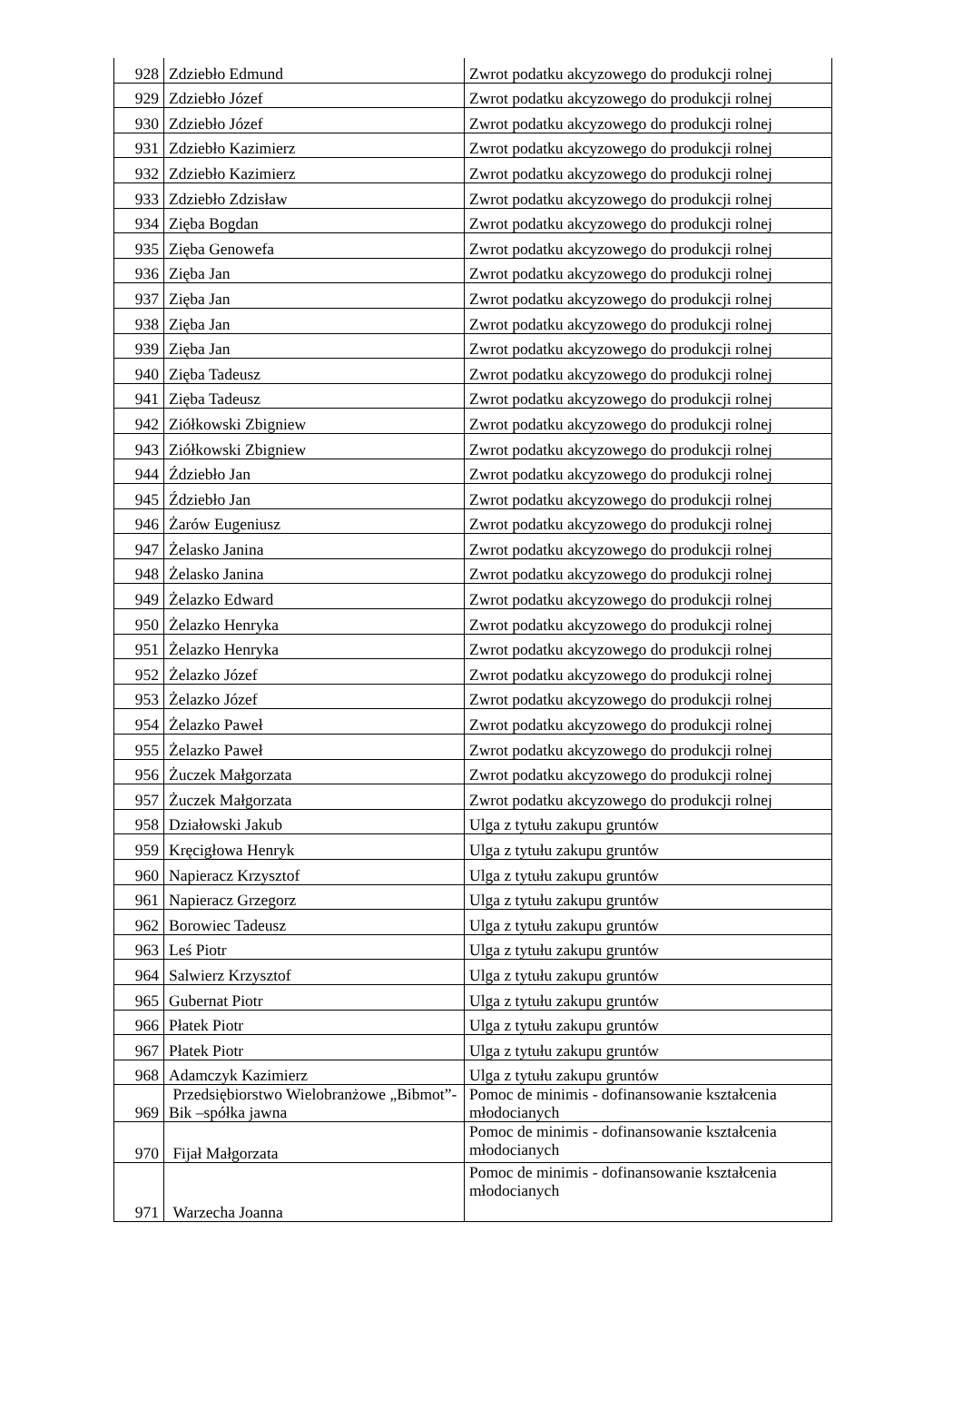| 928 | Zdziebło Edmund | Zwrot podatku akcyzowego do produkcji rolnej |
| 929 | Zdziebło Józef | Zwrot podatku akcyzowego do produkcji rolnej |
| 930 | Zdziebło Józef | Zwrot podatku akcyzowego do produkcji rolnej |
| 931 | Zdziebło Kazimierz | Zwrot podatku akcyzowego do produkcji rolnej |
| 932 | Zdziebło Kazimierz | Zwrot podatku akcyzowego do produkcji rolnej |
| 933 | Zdziebło Zdzisław | Zwrot podatku akcyzowego do produkcji rolnej |
| 934 | Zięba Bogdan | Zwrot podatku akcyzowego do produkcji rolnej |
| 935 | Zięba Genowefa | Zwrot podatku akcyzowego do produkcji rolnej |
| 936 | Zięba Jan | Zwrot podatku akcyzowego do produkcji rolnej |
| 937 | Zięba Jan | Zwrot podatku akcyzowego do produkcji rolnej |
| 938 | Zięba Jan | Zwrot podatku akcyzowego do produkcji rolnej |
| 939 | Zięba Jan | Zwrot podatku akcyzowego do produkcji rolnej |
| 940 | Zięba Tadeusz | Zwrot podatku akcyzowego do produkcji rolnej |
| 941 | Zięba Tadeusz | Zwrot podatku akcyzowego do produkcji rolnej |
| 942 | Ziółkowski Zbigniew | Zwrot podatku akcyzowego do produkcji rolnej |
| 943 | Ziółkowski Zbigniew | Zwrot podatku akcyzowego do produkcji rolnej |
| 944 | Ździebło Jan | Zwrot podatku akcyzowego do produkcji rolnej |
| 945 | Ździebło Jan | Zwrot podatku akcyzowego do produkcji rolnej |
| 946 | Żarów Eugeniusz | Zwrot podatku akcyzowego do produkcji rolnej |
| 947 | Żelasko Janina | Zwrot podatku akcyzowego do produkcji rolnej |
| 948 | Żelasko Janina | Zwrot podatku akcyzowego do produkcji rolnej |
| 949 | Żelazko Edward | Zwrot podatku akcyzowego do produkcji rolnej |
| 950 | Żelazko Henryka | Zwrot podatku akcyzowego do produkcji rolnej |
| 951 | Żelazko Henryka | Zwrot podatku akcyzowego do produkcji rolnej |
| 952 | Żelazko Józef | Zwrot podatku akcyzowego do produkcji rolnej |
| 953 | Żelazko Józef | Zwrot podatku akcyzowego do produkcji rolnej |
| 954 | Żelazko Paweł | Zwrot podatku akcyzowego do produkcji rolnej |
| 955 | Żelazko Paweł | Zwrot podatku akcyzowego do produkcji rolnej |
| 956 | Żuczek Małgorzata | Zwrot podatku akcyzowego do produkcji rolnej |
| 957 | Żuczek Małgorzata | Zwrot podatku akcyzowego do produkcji rolnej |
| 958 | Działowski Jakub | Ulga z tytułu zakupu gruntów |
| 959 | Kręcigłowa Henryk | Ulga z tytułu zakupu gruntów |
| 960 | Napieracz Krzysztof | Ulga z tytułu zakupu gruntów |
| 961 | Napieracz Grzegorz | Ulga z tytułu zakupu gruntów |
| 962 | Borowiec Tadeusz | Ulga z tytułu zakupu gruntów |
| 963 | Leś Piotr | Ulga z tytułu zakupu gruntów |
| 964 | Salwierz Krzysztof | Ulga z tytułu zakupu gruntów |
| 965 | Gubernat Piotr | Ulga z tytułu zakupu gruntów |
| 966 | Płatek Piotr | Ulga z tytułu zakupu gruntów |
| 967 | Płatek Piotr | Ulga z tytułu zakupu gruntów |
| 968 | Adamczyk Kazimierz | Ulga z tytułu zakupu gruntów |
| 969 | Przedsiębiorstwo Wielobranżowe „Bibmot”-Bik –spółka jawna | Pomoc de minimis - dofinansowanie kształcenia młodocianych |
| 970 | Fijał Małgorzata | Pomoc de minimis - dofinansowanie kształcenia młodocianych |
| 971 | Warzecha Joanna | Pomoc de minimis - dofinansowanie kształcenia młodocianych |